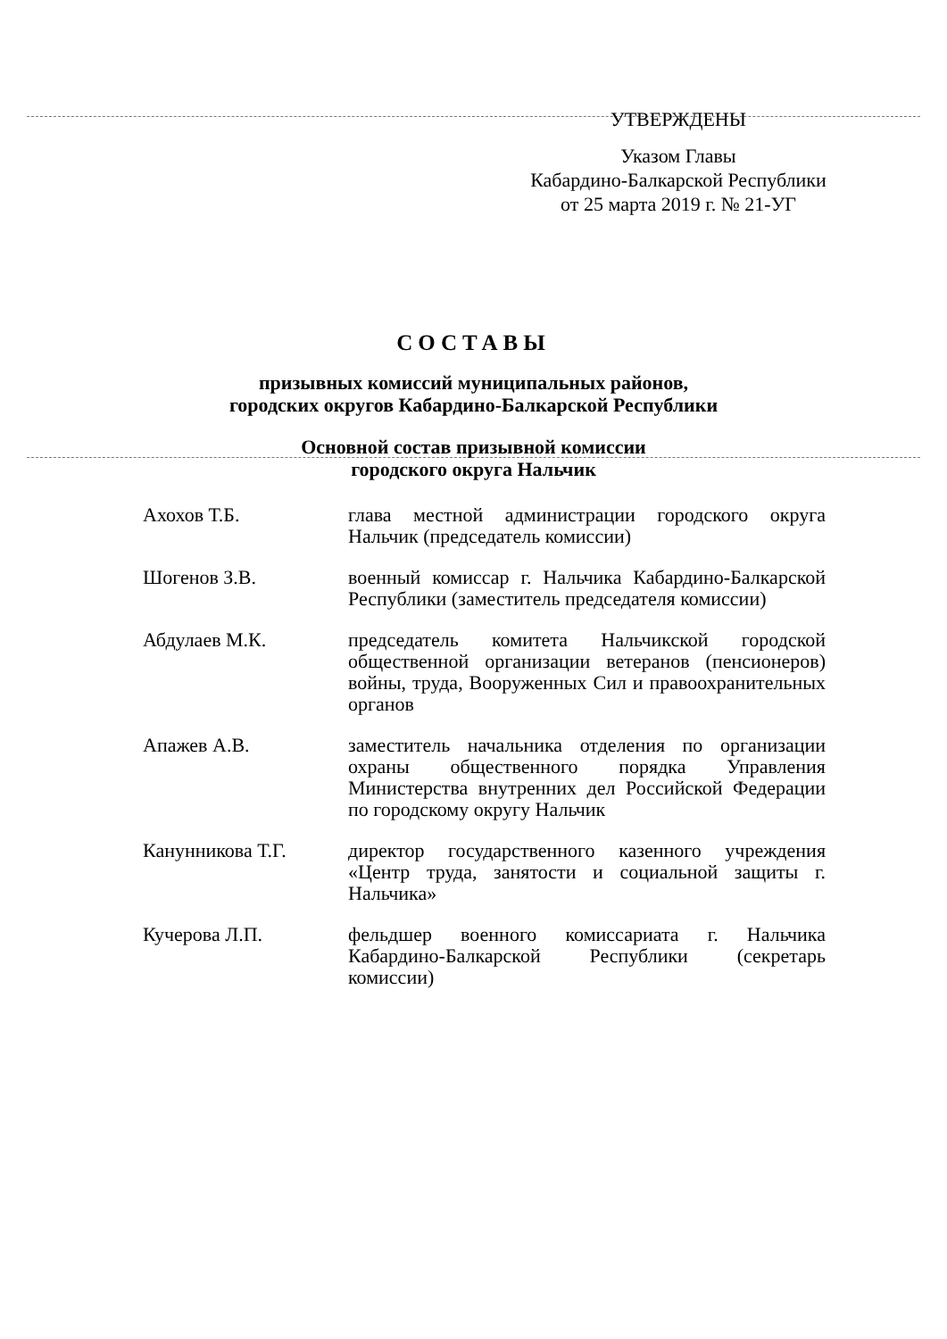УТВЕРЖДЕНЫ
Указом Главы
Кабардино-Балкарской Республики
от 25 марта 2019 г. № 21-УГ
СОСТАВЫ
призывных комиссий муниципальных районов,
городских округов Кабардино-Балкарской Республики
Основной состав призывной комиссии
городского округа Нальчик
| Ахохов Т.Б. | глава местной администрации городского округа Нальчик (председатель комиссии) |
| Шогенов З.В. | военный комиссар г. Нальчика Кабардино-Балкарской Республики (заместитель председателя комиссии) |
| Абдулаев М.К. | председатель комитета Нальчикской городской общественной организации ветеранов (пенсионеров) войны, труда, Вооруженных Сил и правоохранительных органов |
| Апажев А.В. | заместитель начальника отделения по организации охраны общественного порядка Управления Министерства внутренних дел Российской Федерации по городскому округу Нальчик |
| Канунникова Т.Г. | директор государственного казенного учреждения «Центр труда, занятости и социальной защиты г. Нальчика» |
| Кучерова Л.П. | фельдшер военного комиссариата г. Нальчика Кабардино-Балкарской Республики (секретарь комиссии) |